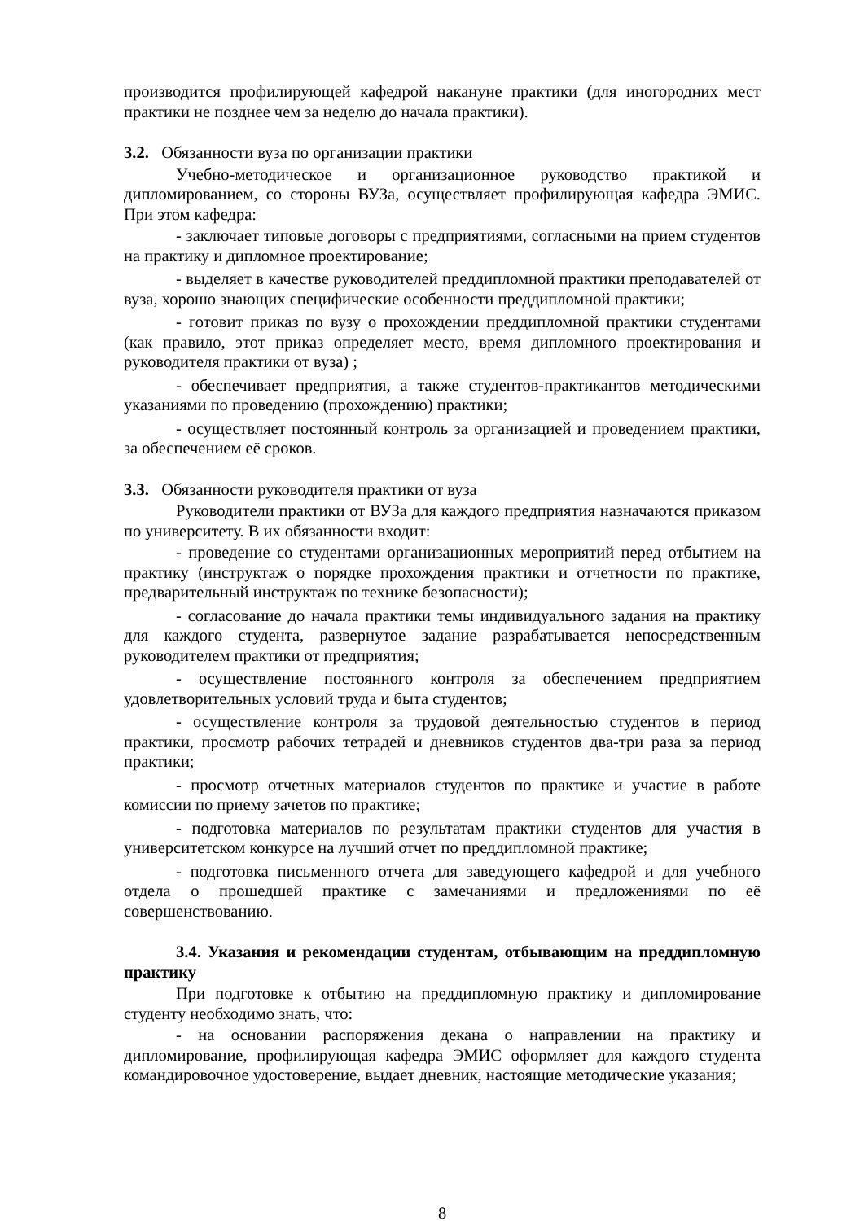производится профилирующей кафедрой накануне практики (для иногородних мест практики не позднее чем за неделю до начала практики).
3.2. Обязанности вуза по организации практики
Учебно-методическое и организационное руководство практикой и дипломированием, со стороны ВУЗа, осуществляет профилирующая кафедра ЭМИС. При этом кафедра:
- заключает типовые договоры с предприятиями, согласными на прием студентов на практику и дипломное проектирование;
- выделяет в качестве руководителей преддипломной практики преподавателей от вуза, хорошо знающих специфические особенности преддипломной практики;
- готовит приказ по вузу о прохождении преддипломной практики студентами (как правило, этот приказ определяет место, время дипломного проектирования и руководителя практики от вуза) ;
- обеспечивает предприятия, а также студентов-практикантов методическими указаниями по проведению (прохождению) практики;
- осуществляет постоянный контроль за организацией и проведением практики, за обеспечением её сроков.
3.3. Обязанности руководителя практики от вуза
Руководители практики от ВУЗа для каждого предприятия назначаются приказом по университету. В их обязанности входит:
- проведение со студентами организационных мероприятий перед отбытием на практику (инструктаж о порядке прохождения практики и отчетности по практике, предварительный инструктаж по технике безопасности);
- согласование до начала практики темы индивидуального задания на практику для каждого студента, развернутое задание разрабатывается непосредственным руководителем практики от предприятия;
- осуществление постоянного контроля за обеспечением предприятием удовлетворительных условий труда и быта студентов;
- осуществление контроля за трудовой деятельностью студентов в период практики, просмотр рабочих тетрадей и дневников студентов два-три раза за период практики;
- просмотр отчетных материалов студентов по практике и участие в работе комиссии по приему зачетов по практике;
- подготовка материалов по результатам практики студентов для участия в университетском конкурсе на лучший отчет по преддипломной практике;
- подготовка письменного отчета для заведующего кафедрой и для учебного отдела о прошедшей практике с замечаниями и предложениями по её совершенствованию.
3.4. Указания и рекомендации студентам, отбывающим на преддипломную практику
При подготовке к отбытию на преддипломную практику и дипломирование студенту необходимо знать, что:
- на основании распоряжения декана о направлении на практику и дипломирование, профилирующая кафедра ЭМИС оформляет для каждого студента командировочное удостоверение, выдает дневник, настоящие методические указания;
8